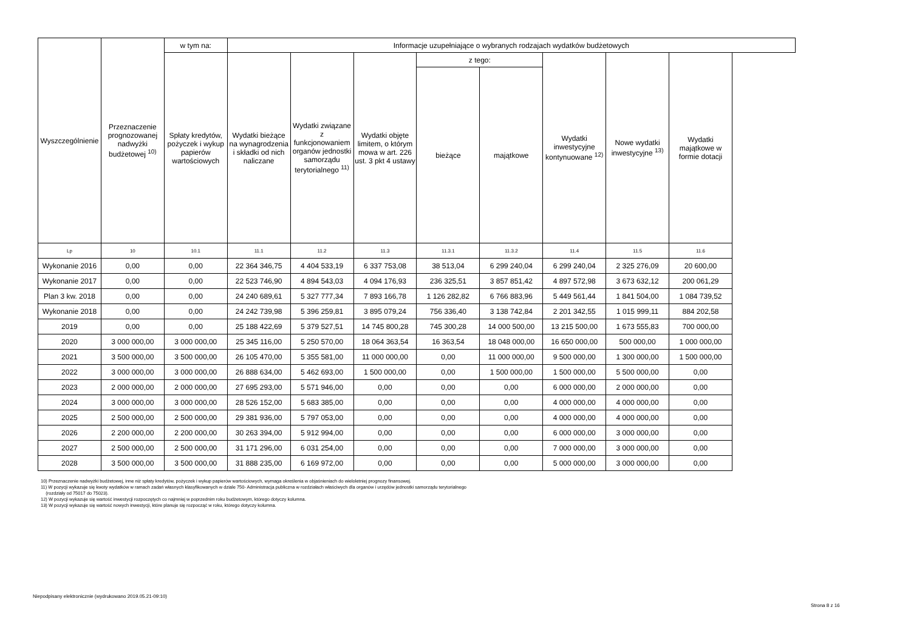| Wyszczególnienie | Przeznaczenie prognozowanej nadwyżki budżetowej <sup>10)</sup> | w tym na: | Informacje uzupełniające o wybranych rodzajach wydatków budżetowych | | | | | | | |
| --- | --- | --- | --- | --- | --- | --- | --- | --- | --- | --- |
| | | Spłaty kredytów, pożyczek i wykup papierów wartościowych | Wydatki bieżące na wynagrodzenia i składki od nich naliczane | Wydatki związane z funkcjonowaniem organów jednostki samorządu terytorialnego <sup>11)</sup> | Wydatki objęte limitem, o którym mowa w art. 226 ust. 3 pkt 4 ustawy | z tego: | | Wydatki inwestycyjne kontynuowane <sup>12)</sup> | Nowe wydatki inwestycyjne <sup>13)</sup> | Wydatki majątkowe w formie dotacji |
| | | | | | | bieżące | majątkowe | | | |
| Lp | 10 | 10.1 | 11.1 | 11.2 | 11.3 | 11.3.1 | 11.3.2 | 11.4 | 11.5 | 11.6 |
| Wykonanie 2016 | 0,00 | 0,00 | 22 364 346,75 | 4 404 533,19 | 6 337 753,08 | 38 513,04 | 6 299 240,04 | 6 299 240,04 | 2 325 276,09 | 20 600,00 |
| Wykonanie 2017 | 0,00 | 0,00 | 22 523 746,90 | 4 894 543,03 | 4 094 176,93 | 236 325,51 | 3 857 851,42 | 4 897 572,98 | 3 673 632,12 | 200 061,29 |
| Plan 3 kw. 2018 | 0,00 | 0,00 | 24 240 689,61 | 5 327 777,34 | 7 893 166,78 | 1 126 282,82 | 6 766 883,96 | 5 449 561,44 | 1 841 504,00 | 1 084 739,52 |
| Wykonanie 2018 | 0,00 | 0,00 | 24 242 739,98 | 5 396 259,81 | 3 895 079,24 | 756 336,40 | 3 138 742,84 | 2 201 342,55 | 1 015 999,11 | 884 202,58 |
| 2019 | 0,00 | 0,00 | 25 188 422,69 | 5 379 527,51 | 14 745 800,28 | 745 300,28 | 14 000 500,00 | 13 215 500,00 | 1 673 555,83 | 700 000,00 |
| 2020 | 3 000 000,00 | 3 000 000,00 | 25 345 116,00 | 5 250 570,00 | 18 064 363,54 | 16 363,54 | 18 048 000,00 | 16 650 000,00 | 500 000,00 | 1 000 000,00 |
| 2021 | 3 500 000,00 | 3 500 000,00 | 26 105 470,00 | 5 355 581,00 | 11 000 000,00 | 0,00 | 11 000 000,00 | 9 500 000,00 | 1 300 000,00 | 1 500 000,00 |
| 2022 | 3 000 000,00 | 3 000 000,00 | 26 888 634,00 | 5 462 693,00 | 1 500 000,00 | 0,00 | 1 500 000,00 | 1 500 000,00 | 5 500 000,00 | 0,00 |
| 2023 | 2 000 000,00 | 2 000 000,00 | 27 695 293,00 | 5 571 946,00 | 0,00 | 0,00 | 0,00 | 6 000 000,00 | 2 000 000,00 | 0,00 |
| 2024 | 3 000 000,00 | 3 000 000,00 | 28 526 152,00 | 5 683 385,00 | 0,00 | 0,00 | 0,00 | 4 000 000,00 | 4 000 000,00 | 0,00 |
| 2025 | 2 500 000,00 | 2 500 000,00 | 29 381 936,00 | 5 797 053,00 | 0,00 | 0,00 | 0,00 | 4 000 000,00 | 4 000 000,00 | 0,00 |
| 2026 | 2 200 000,00 | 2 200 000,00 | 30 263 394,00 | 5 912 994,00 | 0,00 | 0,00 | 0,00 | 6 000 000,00 | 3 000 000,00 | 0,00 |
| 2027 | 2 500 000,00 | 2 500 000,00 | 31 171 296,00 | 6 031 254,00 | 0,00 | 0,00 | 0,00 | 7 000 000,00 | 3 000 000,00 | 0,00 |
| 2028 | 3 500 000,00 | 3 500 000,00 | 31 888 235,00 | 6 169 972,00 | 0,00 | 0,00 | 0,00 | 5 000 000,00 | 3 000 000,00 | 0,00 |
10) Przeznaczenie nadwyżki budżetowej, inne niż spłaty kredytów, pożyczek i wykup papierów wartościowych, wymaga określenia w objaśnieniach do wieloletniej prognozy finansowej.
11) W pozycji wykazuje się kwoty wydatków w ramach zadań własnych klasyfikowanych w dziale 750- Administracja publiczna w rozdziałach właściwych dla organów i urzędów jednostki samorządu terytorialnego
(rozdziały od 75017 do 75023).
12) W pozycji wykazuje się wartość inwestycji rozpoczętych co najmniej w poprzednim roku budżetowym, którego dotyczy kolumna.
13) W pozycji wykazuje się wartość nowych inwestycji, które planuje się rozpocząć w roku, którego dotyczy kolumna.
Niepodpisany elektronicznie (wydrukowano 2019.05.21-09:10)
Strona 8 z 16